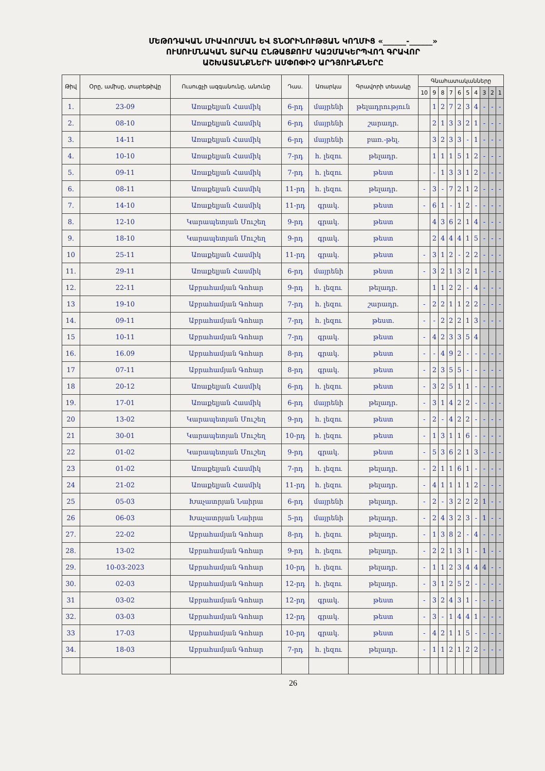ՄԵԹՈԴԱԿԱՆ ՄԻԱՎՈՐՄԱՆ ԵՎ ՏՆՕՐԻՆՈՒԹՅԱՆ ԿՈՂՄԻՑ «______-______»
ՈՒՍՈՒՄՆԱԿԱՆ ՏԱՐՎԱ ԸՆԹԱՑՔՈՒՄ ԿԱԶՄԱԿԵՐՊՎՈՂ ԳՐԱՎՈՐ
ԱՇԽԱՏԱՆՔՆԵՐԻ ԱՄՓՈՓԻՉ ԱՐԴՅՈՒՆՔՆԵՐԸ
| Թիվ | Օրը, ամիսը, տարեթիվը | Ուսուցչի ազգանունը, անունը | Դաս. | Առարկա | Գրավորի տեսակը | Գնահատականները | | | | | | | | | |
| --- | --- | --- | --- | --- | --- | --- | --- | --- | --- | --- | --- | --- | --- | --- | --- |
| | | | | | | 10 | 9 | 8 | 7 | 6 | 5 | 4 | 3 | 2 | 1 |
| 1. | 23-09 | Առաքելյան Հասմիկ | 6-րդ | մայրենի | թելադրություն | | 1 | 2 | 7 | 2 | 3 | 4 | - | - | - |
| 2. | 08-10 | Առաքելյան Հասմիկ | 6-րդ | մայրենի | շարադր. | | 2 | 1 | 3 | 3 | 2 | 1 | - | - | - |
| 3. | 14-11 | Առաքելյան Հասմիկ | 6-րդ | մայրենի | բառ.-թել. | | 3 | 2 | 3 | 3 | - | 1 | - | - | - |
| 4. | 10-10 | Առաքելյան Հասմիկ | 7-րդ | հ. լեզու | թելադր. | | 1 | 1 | 1 | 5 | 1 | 2 | - | - | - |
| 5. | 09-11 | Առաքելյան Հասմիկ | 7-րդ | հ. լեզու | թեստ | | - | 1 | 3 | 3 | 1 | 2 | - | - | - |
| 6. | 08-11 | Առաքելյան Հասմիկ | 11-րդ | հ. լեզու | թելադր. | - | 3 | - | 7 | 2 | 1 | 2 | - | - | - |
| 7. | 14-10 | Առաքելյան Հասմիկ | 11-րդ | գրակ. | թեստ | - | 6 | 1 | - | 1 | 2 | - | - | - | - |
| 8. | 12-10 | Կարապետյան Մուշեղ | 9-րդ | գրակ. | թեստ | | 4 | 3 | 6 | 2 | 1 | 4 | - | - | - |
| 9. | 18-10 | Կարապետյան Մուշեղ | 9-րդ | գրակ. | թեստ | | 2 | 4 | 4 | 4 | 1 | 5 | - | - | - |
| 10 | 25-11 | Առաքելյան Հասմիկ | 11-րդ | գրակ. | թեստ | - | 3 | 1 | 2 | - | 2 | 2 | - | - | - |
| 11. | 29-11 | Առաքելյան Հասմիկ | 6-րդ | մայրենի | թեստ | - | 3 | 2 | 1 | 3 | 2 | 1 | - | - | - |
| 12. | 22-11 | Աբրահամյան Գոհար | 9-րդ | հ. լեզու | թելադր. | | 1 | 1 | 2 | 2 | - | 4 | - | - | - |
| 13 | 19-10 | Աբրահամյան Գոհար | 7-րդ | հ. լեզու | շարադր. | - | 2 | 2 | 1 | 1 | 2 | 2 | - | - | - |
| 14. | 09-11 | Աբրահամյան Գոհար | 7-րդ | հ. լեզու | թեստ. | - | - | 2 | 2 | 2 | 1 | 3 | - | - | - |
| 15 | 10-11 | Աբրահամյան Գոհար | 7-րդ | գրակ. | թեստ | - | 4 | 2 | 3 | 3 | 5 | 4 | | | |
| 16. | 16.09 | Աբրահամյան Գոհար | 8-րդ | գրակ. | թեստ | - | - | 4 | 9 | 2 | - | - | - | - | - |
| 17 | 07-11 | Աբրահամյան Գոհար | 8-րդ | գրակ. | թեստ | - | 2 | 3 | 5 | 5 | - | - | - | - | - |
| 18 | 20-12 | Առաքելյան Հասմիկ | 6-րդ | հ. լեզու | թեստ | - | 3 | 2 | 5 | 1 | 1 | - | - | - | - |
| 19. | 17-01 | Առաքելյան Հասմիկ | 6-րդ | մայրենի | թելադր. | - | 3 | 1 | 4 | 2 | 2 | - | - | - | - |
| 20 | 13-02 | Կարապետյան Մուշեղ | 9-րդ | հ. լեզու | թեստ | - | 2 | - | 4 | 2 | 2 | - | - | - | - |
| 21 | 30-01 | Կարապետյան Մուշեղ | 10-րդ | հ. լեզու | թեստ | - | 1 | 3 | 1 | 1 | 6 | - | - | - | - |
| 22 | 01-02 | Կարապետյան Մուշեղ | 9-րդ | գրակ. | թեստ | - | 5 | 3 | 6 | 2 | 1 | 3 | - | - | - |
| 23 | 01-02 | Առաքելյան Հասմիկ | 7-րդ | հ. լեզու | թելադր. | - | 2 | 1 | 1 | 6 | 1 | - | - | - | - |
| 24 | 21-02 | Առաքելյան Հասմիկ | 11-րդ | հ. լեզու | թելադր. | - | 4 | 1 | 1 | 1 | 1 | 2 | - | - | - |
| 25 | 05-03 | Խաչատրյան Նաիրա | 6-րդ | մայրենի | թելադր. | - | 2 | - | 3 | 2 | 2 | 2 | 1 | - | - |
| 26 | 06-03 | Խաչատրյան Նաիրա | 5-րդ | մայրենի | թելադր. | - | 2 | 4 | 3 | 2 | 3 | - | 1 | - | - |
| 27. | 22-02 | Աբրահամյան Գոհար | 8-րդ | հ. լեզու | թելադր. | - | 1 | 3 | 8 | 2 | - | 4 | - | - | - |
| 28. | 13-02 | Աբրահամյան Գոհար | 9-րդ | հ. լեզու | թելադր. | - | 2 | 2 | 1 | 3 | 1 | - | 1 | - | - |
| 29. | 10-03-2023 | Աբրահամյան Գոհար | 10-րդ | հ. լեզու | թելադր. | - | 1 | 1 | 2 | 3 | 4 | 4 | 4 | - | - |
| 30. | 02-03 | Աբրահամյան Գոհար | 12-րդ | հ. լեզու | թելադր. | - | 3 | 1 | 2 | 5 | 2 | - | - | - | - |
| 31 | 03-02 | Աբրահամյան Գոհար | 12-րդ | գրակ. | թեստ | - | 3 | 2 | 4 | 3 | 1 | - | - | - | - |
| 32. | 03-03 | Աբրահամյան Գոհար | 12-րդ | գրակ. | թեստ | - | 3 | - | 1 | 4 | 4 | 1 | - | - | - |
| 33 | 17-03 | Աբրահամյան Գոհար | 10-րդ | գրակ. | թեստ | - | 4 | 2 | 1 | 1 | 5 | - | - | - | - |
| 34. | 18-03 | Աբրահամյան Գոհար | 7-րդ | հ. լեզու | թելադր. | - | 1 | 1 | 2 | 1 | 2 | 2 | - | - | - |
26